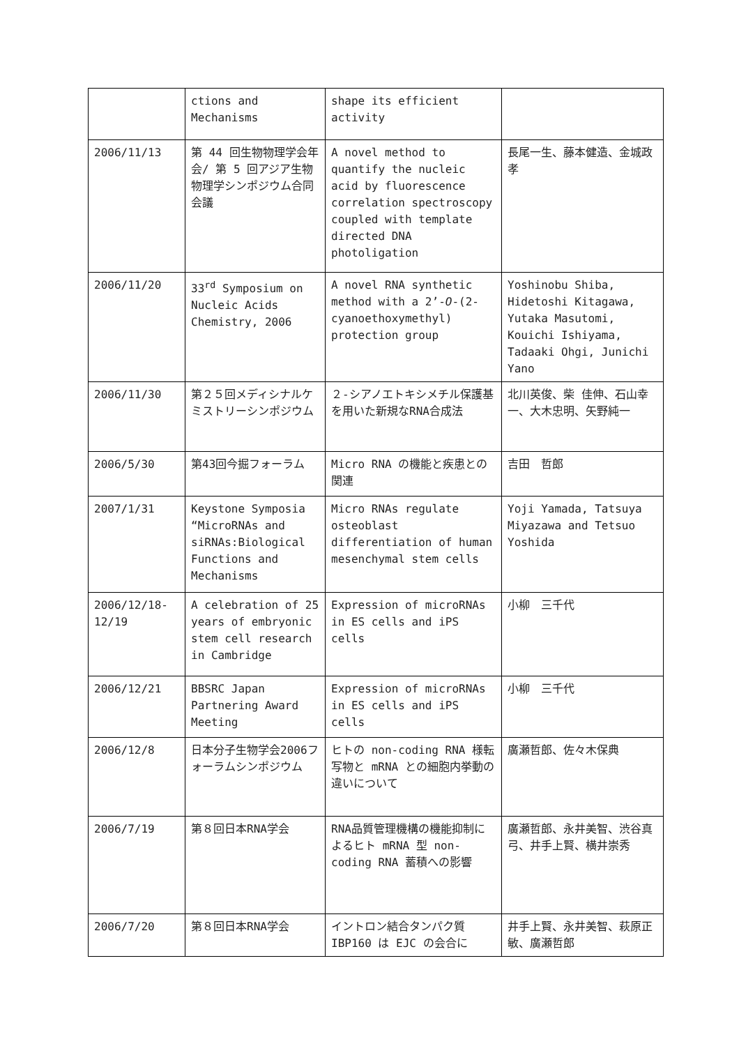| | ctions and Mechanisms | shape its efficient activity | |
| 2006/11/13 | 第 44 回生物物理学会年会/ 第 5 回アジア生物物理学シンポジウム合同会議 | A novel method to quantify the nucleic acid by fluorescence correlation spectroscopy coupled with template directed DNA photoligation | 長尾一生、藤本健造、金城政孝 |
| 2006/11/20 | 33<sup>rd</sup> Symposium on Nucleic Acids Chemistry, 2006 | A novel RNA synthetic method with a 2’- O -(2-cyanoethoxymethyl) protection group | Yoshinobu Shiba, Hidetoshi Kitagawa, Yutaka Masutomi, Kouichi Ishiyama, Tadaaki Ohgi, Junichi Yano |
| 2006/11/30 | 第２５回メディシナルケミストリーシンポジウム | ２-シアノエトキシメチル保護基を用いた新規なRNA合成法 | 北川英俊、柴 佳伸、石山幸一、大木忠明、矢野純一 |
| 2006/5/30 | 第43回今掘フォーラム | Micro RNA の機能と疾患との関連 | 吉田 哲郎 |
| 2007/1/31 | Keystone Symposia “MicroRNAs and siRNAs:Biological Functions and Mechanisms | Micro RNAs regulate osteoblast differentiation of human mesenchymal stem cells | Yoji Yamada, Tatsuya Miyazawa and Tetsuo Yoshida |
| 2006/12/18- 12/19 | A celebration of 25 years of embryonic stem cell research in Cambridge | Expression of microRNAs in ES cells and iPS cells | 小柳 三千代 |
| 2006/12/21 | BBSRC Japan Partnering Award Meeting | Expression of microRNAs in ES cells and iPS cells | 小柳 三千代 |
| 2006/12/8 | 日本分子生物学会2006フォーラムシンポジウム | ヒトの non-coding RNA 様転写物と mRNA との細胞内挙動の違いについて | 廣瀬哲郎、佐々木保典 |
| 2006/7/19 | 第８回日本RNA学会 | RNA品質管理機構の機能抑制によるヒト mRNA 型 non-coding RNA 蓄積への影響 | 廣瀬哲郎、永井美智、渋谷真弓、井手上賢、横井崇秀 |
| 2006/7/20 | 第８回日本RNA学会 | イントロン結合タンパク質 IBP160 は EJC の会合に | 井手上賢、永井美智、萩原正敏、廣瀬哲郎 |